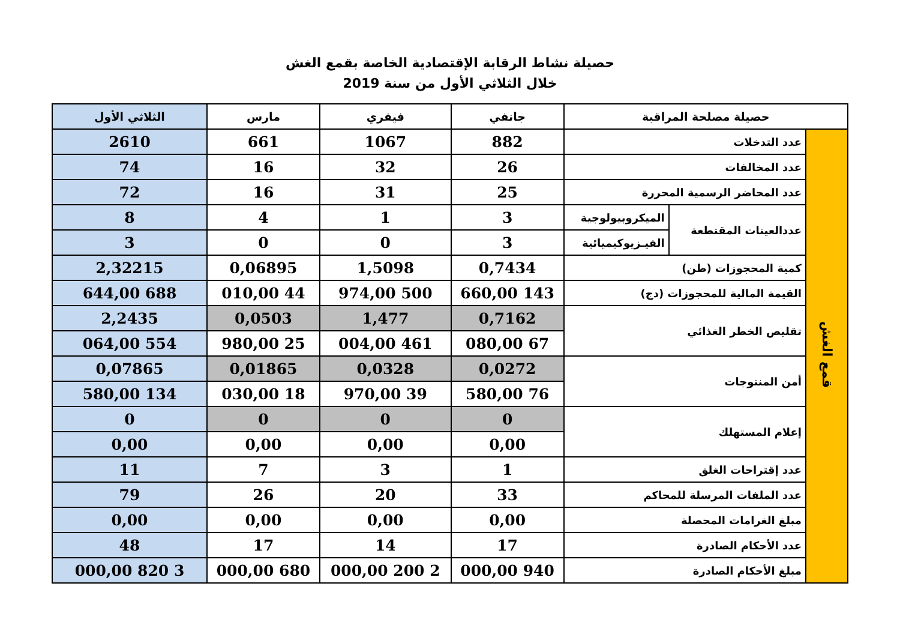حصيلة نشاط الرقابة الإقتصادية الخاصة بقمع الغش
خلال الثلاثي الأول من سنة 2019
| حصيلة مصلحة المراقبة | | | جانفي | فيفري | مارس | الثلاثي الأول |
| --- | --- | --- | --- | --- | --- | --- |
| قمع الغش | عدد التدخلات | | 882 | 1067 | 661 | 2610 |
| | عدد المخالفات | | 26 | 32 | 16 | 74 |
| | عدد المحاضر الرسمية المحررة | | 25 | 31 | 16 | 72 |
| | عددالعينات المقتطعة | الميكروبيولوجية | 3 | 1 | 4 | 8 |
| | | الفيـزيوكيميائية | 3 | 0 | 0 | 3 |
| | كمية المحجوزات (طن) | | 0,7434 | 1,5098 | 0,06895 | 2,32215 |
| | القيمة المالية للمحجوزات (دج) | | 143 660,00 | 500 974,00 | 44 010,00 | 688 644,00 |
| | تقليص الخطر الغذائي | | 0,7162 | 1,477 | 0,0503 | 2,2435 |
| | | | 67 080,00 | 461 004,00 | 25 980,00 | 554 064,00 |
| | أمن المنتوجات | | 0,0272 | 0,0328 | 0,01865 | 0,07865 |
| | | | 76 580,00 | 39 970,00 | 18 030,00 | 134 580,00 |
| | إعلام المستهلك | | 0 | 0 | 0 | 0 |
| | | | 0,00 | 0,00 | 0,00 | 0,00 |
| | عدد إقتراحات الغلق | | 1 | 3 | 7 | 11 |
| | عدد الملفات المرسلة للمحاكم | | 33 | 20 | 26 | 79 |
| | مبلغ الغرامات المحصلة | | 0,00 | 0,00 | 0,00 | 0,00 |
| | عدد الأحكام الصادرة | | 17 | 14 | 17 | 48 |
| | مبلغ الأحكام الصادرة | | 940 000,00 | 2 200 000,00 | 680 000,00 | 3 820 000,00 |